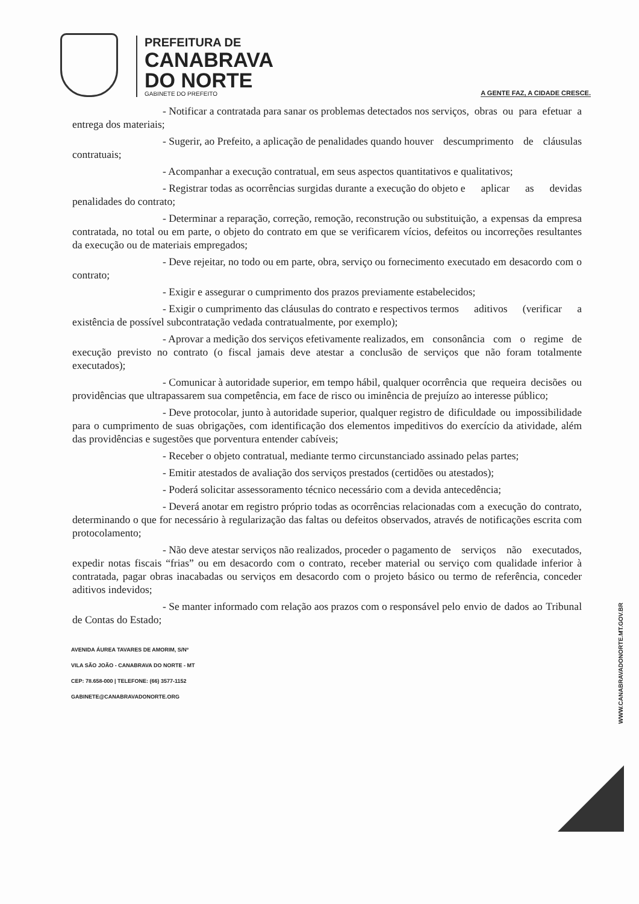PREFEITURA DE
CANABRAVA
DO NORTE
GABINETE DO PREFEITO
A GENTE FAZ, A CIDADE CRESCE.
- Notificar a contratada para sanar os problemas detectados nos serviços, obras ou para efetuar a entrega dos materiais;
- Sugerir, ao Prefeito, a aplicação de penalidades quando houver descumprimento de cláusulas contratuais;
- Acompanhar a execução contratual, em seus aspectos quantitativos e qualitativos;
- Registrar todas as ocorrências surgidas durante a execução do objeto e aplicar as devidas penalidades do contrato;
- Determinar a reparação, correção, remoção, reconstrução ou substituição, a expensas da empresa contratada, no total ou em parte, o objeto do contrato em que se verificarem vícios, defeitos ou incorreções resultantes da execução ou de materiais empregados;
- Deve rejeitar, no todo ou em parte, obra, serviço ou fornecimento executado em desacordo com o contrato;
- Exigir e assegurar o cumprimento dos prazos previamente estabelecidos;
- Exigir o cumprimento das cláusulas do contrato e respectivos termos aditivos (verificar a existência de possível subcontratação vedada contratualmente, por exemplo);
- Aprovar a medição dos serviços efetivamente realizados, em consonância com o regime de execução previsto no contrato (o fiscal jamais deve atestar a conclusão de serviços que não foram totalmente executados);
- Comunicar à autoridade superior, em tempo hábil, qualquer ocorrência que requeira decisões ou providências que ultrapassarem sua competência, em face de risco ou iminência de prejuízo ao interesse público;
- Deve protocolar, junto à autoridade superior, qualquer registro de dificuldade ou impossibilidade para o cumprimento de suas obrigações, com identificação dos elementos impeditivos do exercício da atividade, além das providências e sugestões que porventura entender cabíveis;
- Receber o objeto contratual, mediante termo circunstanciado assinado pelas partes;
- Emitir atestados de avaliação dos serviços prestados (certidões ou atestados);
- Poderá solicitar assessoramento técnico necessário com a devida antecedência;
- Deverá anotar em registro próprio todas as ocorrências relacionadas com a execução do contrato, determinando o que for necessário à regularização das faltas ou defeitos observados, através de notificações escrita com protocolamento;
- Não deve atestar serviços não realizados, proceder o pagamento de serviços não executados, expedir notas fiscais “frias” ou em desacordo com o contrato, receber material ou serviço com qualidade inferior à contratada, pagar obras inacabadas ou serviços em desacordo com o projeto básico ou termo de referência, conceder aditivos indevidos;
- Se manter informado com relação aos prazos com o responsável pelo envio de dados ao Tribunal de Contas do Estado;
AVENIDA ÁUREA TAVARES DE AMORIM, S/Nº
VILA SÃO JOÃO - CANABRAVA DO NORTE - MT
CEP: 78.658-000 | TELEFONE: (66) 3577-1152
GABINETE@CANABRAVADONORTE.ORG
WWW.CANABRAVADONORTE.MT.GOV.BR